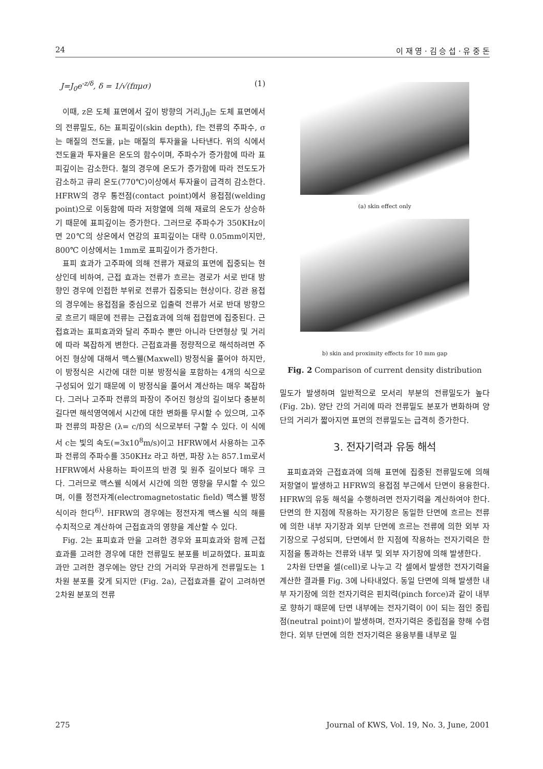24 이 재 영 · 김 승 섭 · 유 중 돈
J=J<sub>0</sub>e<sup>-z/δ</sup>, δ = 1/√(fπμσ) (1)
이때, z은 도체 표면에서 깊이 방향의 거리,J<sub>0</sub>는 도체 표면에서의 전류밀도, δ는 표피깊이(skin depth), f는 전류의 주파수, σ는 매질의 전도율, μ는 매질의 투자율을 나타낸다. 위의 식에서 전도율과 투자율은 온도의 함수이며, 주파수가 증가함에 따라 표피깊이는 감소한다. 철의 경우에 온도가 증가함에 따라 전도도가 감소하고 큐리 온도(770℃)이상에서 투자율이 급격히 감소한다. HFRW의 경우 통전점(contact point)에서 용접점(welding point)으로 이동함에 따라 저항열에 의해 재료의 온도가 상승하기 때문에 표피깊이는 증가한다. 그러므로 주파수가 350KHz이면 20℃의 상온에서 연강의 표피깊이는 대략 0.05mm이지만, 800℃ 이상에서는 1mm로 표피깊이가 증가한다.
표피 효과가 고주파에 의해 전류가 재료의 표면에 집중되는 현상인데 비하여, 근접 효과는 전류가 흐르는 경로가 서로 반대 방향인 경우에 인접한 부위로 전류가 집중되는 현상이다. 강관 용접의 경우에는 용접점을 중심으로 입출력 전류가 서로 반대 방향으로 흐르기 때문에 전류는 근접효과에 의해 접합면에 집중된다. 근접효과는 표피효과와 달리 주파수 뿐만 아니라 단면형상 및 거리에 따라 복잡하게 변한다. 근접효과를 정량적으로 해석하려면 주어진 형상에 대해서 맥스웰(Maxwell) 방정식을 풀어야 하지만, 이 방정식은 시간에 대한 미분 방정식을 포함하는 4개의 식으로 구성되어 있기 때문에 이 방정식을 풀어서 계산하는 매우 복잡하다. 그러나 고주파 전류의 파장이 주어진 형상의 길이보다 충분히 길다면 해석영역에서 시간에 대한 변화를 무시할 수 있으며, 고주파 전류의 파장은 (λ= c/f)의 식으로부터 구할 수 있다. 이 식에서 c는 빛의 속도(=3x10<sup>8</sup>m/s)이고 HFRW에서 사용하는 고주파 전류의 주파수를 350KHz 라고 하면, 파장 λ는 857.1m로서 HFRW에서 사용하는 파이프의 반경 및 원주 길이보다 매우 크다. 그러므로 맥스웰 식에서 시간에 의한 영향을 무시할 수 있으며, 이를 정전자계(electromagnetostatic field) 맥스웰 방정식이라 한다<sup>6)</sup>. HFRW의 경우에는 정전자계 맥스웰 식의 해를 수치적으로 계산하여 근접효과의 영향을 계산할 수 있다.
Fig. 2는 표피효과 만을 고려한 경우와 표피효과와 함께 근접효과를 고려한 경우에 대한 전류밀도 분포를 비교하였다. 표피효과만 고려한 경우에는 양단 간의 거리와 무관하게 전류밀도는 1차원 분포를 갖게 되지만 (Fig. 2a), 근접효과를 같이 고려하면 2차원 분포의 전류
(a) skin effect only
b) skin and proximity effects for 10 mm gap
Fig. 2 Comparison of current density distribution
밀도가 발생하며 일반적으로 모서리 부분의 전류밀도가 높다 (Fig. 2b). 양단 간의 거리에 따라 전류밀도 분포가 변화하며 양단의 거리가 짧아지면 표면의 전류밀도는 급격히 증가한다.
3. 전자기력과 유동 해석
표피효과와 근접효과에 의해 표면에 집중된 전류밀도에 의해 저항열이 발생하고 HFRW의 용접점 부근에서 단면이 용융한다. HFRW의 유동 해석을 수행하려면 전자기력을 계산하여야 한다. 단면의 한 지점에 작용하는 자기장은 동일한 단면에 흐르는 전류에 의한 내부 자기장과 외부 단면에 흐르는 전류에 의한 외부 자기장으로 구성되며, 단면에서 한 지점에 작용하는 전자기력은 한 지점을 통과하는 전류와 내부 및 외부 자기장에 의해 발생한다.
2차원 단면을 셀(cell)로 나누고 각 셀에서 발생한 전자기력을 계산한 결과를 Fig. 3에 나타내었다. 동일 단면에 의해 발생한 내부 자기장에 의한 전자기력은 핀치력(pinch force)과 같이 내부로 향하기 때문에 단면 내부에는 전자기력이 0이 되는 점인 중립점(neutral point)이 발생하며, 전자기력은 중립점을 향해 수렴한다. 외부 단면에 의한 전자기력은 용융부를 내부로 밀
275 Journal of KWS, Vol. 19, No. 3, June, 2001